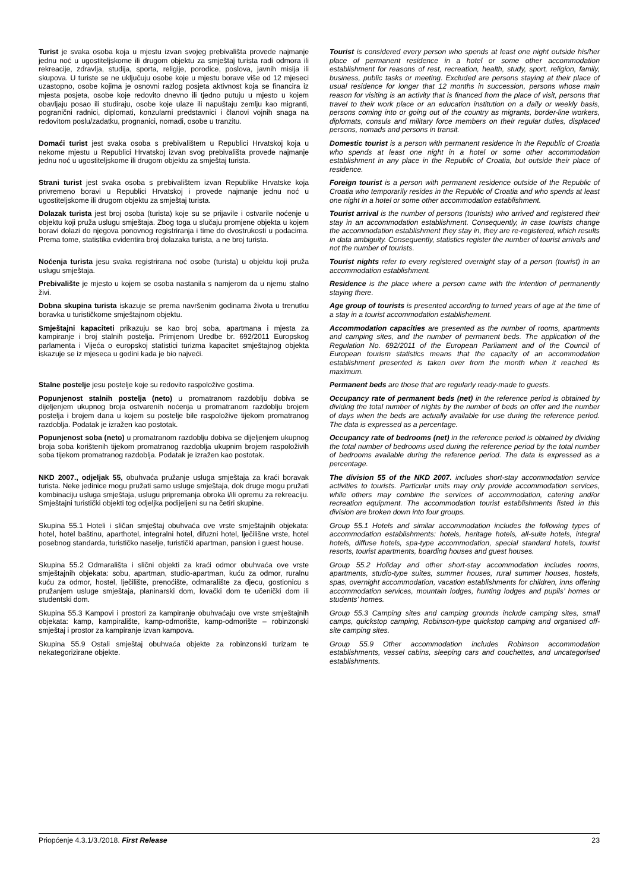Turist je svaka osoba koja u mjestu izvan svojeg prebivališta provede najmanje jednu noć u ugostiteljskome ili drugom objektu za smještaj turista radi odmora ili rekreacije, zdravlja, studija, sporta, religije, porodice, poslova, javnih misija ili skupova. U turiste se ne uključuju osobe koje u mjestu borave više od 12 mjeseci uzastopno, osobe kojima je osnovni razlog posjeta aktivnost koja se financira iz mjesta posjeta, osobe koje redovito dnevno ili tjedno putuju u mjesto u kojem obavljaju posao ili studiraju, osobe koje ulaze ili napuštaju zemlju kao migranti, pogranični radnici, diplomati, konzularni predstavnici i članovi vojnih snaga na redovitom poslu/zadatku, prognanici, nomadi, osobe u tranzitu.
Tourist is considered every person who spends at least one night outside his/her place of permanent residence in a hotel or some other accommodation establishment for reasons of rest, recreation, health, study, sport, religion, family, business, public tasks or meeting. Excluded are persons staying at their place of usual residence for longer that 12 months in succession, persons whose main reason for visiting is an activity that is financed from the place of visit, persons that travel to their work place or an education institution on a daily or weekly basis, persons coming into or going out of the country as migrants, border-line workers, diplomats, consuls and military force members on their regular duties, displaced persons, nomads and persons in transit.
Domaći turist jest svaka osoba s prebivalištem u Republici Hrvatskoj koja u nekome mjestu u Republici Hrvatskoj izvan svog prebivališta provede najmanje jednu noć u ugostiteljskome ili drugom objektu za smještaj turista.
Domestic tourist is a person with permanent residence in the Republic of Croatia who spends at least one night in a hotel or some other accommodation establishment in any place in the Republic of Croatia, but outside their place of residence.
Strani turist jest svaka osoba s prebivalištem izvan Republike Hrvatske koja privremeno boravi u Republici Hrvatskoj i provede najmanje jednu noć u ugostiteljskome ili drugom objektu za smještaj turista.
Foreign tourist is a person with permanent residence outside of the Republic of Croatia who temporarily resides in the Republic of Croatia and who spends at least one night in a hotel or some other accommodation establishment.
Dolazak turista jest broj osoba (turista) koje su se prijavile i ostvarile noćenje u objektu koji pruža uslugu smještaja. Zbog toga u slučaju promjene objekta u kojem boravi dolazi do njegova ponovnog registriranja i time do dvostrukosti u podacima. Prema tome, statistika evidentira broj dolazaka turista, a ne broj turista.
Tourist arrival is the number of persons (tourists) who arrived and registered their stay in an accommodation establishment. Consequently, in case tourists change the accommodation establishment they stay in, they are re-registered, which results in data ambiguity. Consequently, statistics register the number of tourist arrivals and not the number of tourists.
Noćenja turista jesu svaka registrirana noć osobe (turista) u objektu koji pruža uslugu smještaja.
Tourist nights refer to every registered overnight stay of a person (tourist) in an accommodation establishment.
Prebivalište je mjesto u kojem se osoba nastanila s namjerom da u njemu stalno živi.
Residence is the place where a person came with the intention of permanently staying there.
Dobna skupina turista iskazuje se prema navršenim godinama života u trenutku boravka u turističkome smještajnom objektu.
Age group of tourists is presented according to turned years of age at the time of a stay in a tourist accommodation establishement.
Smještajni kapaciteti prikazuju se kao broj soba, apartmana i mjesta za kampiranje i broj stalnih postelja. Primjenom Uredbe br. 692/2011 Europskog parlamenta i Vijeća o europskoj statistici turizma kapacitet smještajnog objekta iskazuje se iz mjeseca u godini kada je bio najveći.
Accommodation capacities are presented as the number of rooms, apartments and camping sites, and the number of permanent beds. The application of the Regulation No. 692/2011 of the European Parliament and of the Council of European tourism statistics means that the capacity of an accommodation establishment presented is taken over from the month when it reached its maximum.
Stalne postelje jesu postelje koje su redovito raspoložive gostima.
Permanent beds are those that are regularly ready-made to guests.
Popunjenost stalnih postelja (neto) u promatranom razdoblju dobiva se dijeljenjem ukupnog broja ostvarenih noćenja u promatranom razdoblju brojem postelja i brojem dana u kojem su postelje bile raspoložive tijekom promatranog razdoblja. Podatak je izražen kao postotak.
Occupancy rate of permanent beds (net) in the reference period is obtained by dividing the total number of nights by the number of beds on offer and the number of days when the beds are actually available for use during the reference period. The data is expressed as a percentage.
Popunjenost soba (neto) u promatranom razdoblju dobiva se dijeljenjem ukupnog broja soba korištenih tijekom promatranog razdoblja ukupnim brojem raspoloživih soba tijekom promatranog razdoblja. Podatak je izražen kao postotak.
Occupancy rate of bedrooms (net) in the reference period is obtained by dividing the total number of bedrooms used during the reference period by the total number of bedrooms available during the reference period. The data is expressed as a percentage.
NKD 2007., odjeljak 55, obuhvaća pružanje usluga smještaja za kraći boravak turista. Neke jedinice mogu pružati samo usluge smještaja, dok druge mogu pružati kombinaciju usluga smještaja, uslugu pripremanja obroka i/ili opremu za rekreaciju. Smještajni turistički objekti tog odjeljka podijeljeni su na četiri skupine.
The division 55 of the NKD 2007. includes short-stay accommodation service activities to tourists. Particular units may only provide accommodation services, while others may combine the services of accommodation, catering and/or recreation equipment. The accommodation tourist establishments listed in this division are broken down into four groups.
Skupina 55.1 Hoteli i sličan smještaj obuhvaća ove vrste smještajnih objekata: hotel, hotel baštinu, aparthotel, integralni hotel, difuzni hotel, lječilišne vrste, hotel posebnog standarda, turističko naselje, turistički apartman, pansion i guest house.
Group 55.1 Hotels and similar accommodation includes the following types of accommodation establishments: hotels, heritage hotels, all-suite hotels, integral hotels, diffuse hotels, spa-type accommodation, special standard hotels, tourist resorts, tourist apartments, boarding houses and guest houses.
Skupina 55.2 Odmarališta i slični objekti za kraći odmor obuhvaća ove vrste smještajnih objekata: sobu, apartman, studio-apartman, kuću za odmor, ruralnu kuću za odmor, hostel, lječilište, prenoćište, odmaralište za djecu, gostionicu s pružanjem usluge smještaja, planinarski dom, lovački dom te učenički dom ili studentski dom.
Group 55.2 Holiday and other short-stay accommodation includes rooms, apartments, studio-type suites, summer houses, rural summer houses, hostels, spas, overnight accommodation, vacation establishments for children, inns offering accommodation services, mountain lodges, hunting lodges and pupils’ homes or students’ homes.
Skupina 55.3 Kampovi i prostori za kampiranje obuhvaćaju ove vrste smještajnih objekata: kamp, kampiralište, kamp-odmorište, kamp-odmorište – robinzonski smještaj i prostor za kampiranje izvan kampova.
Group 55.3 Camping sites and camping grounds include camping sites, small camps, quickstop camping, Robinson-type quickstop camping and organised off-site camping sites.
Skupina 55.9 Ostali smještaj obuhvaća objekte za robinzonski turizam te nekategorizirane objekte.
Group 55.9 Other accommodation includes Robinson accommodation establishments, vessel cabins, sleeping cars and couchettes, and uncategorised establishments.
Priopćenje 4.3.1/3./2018. First Release 23